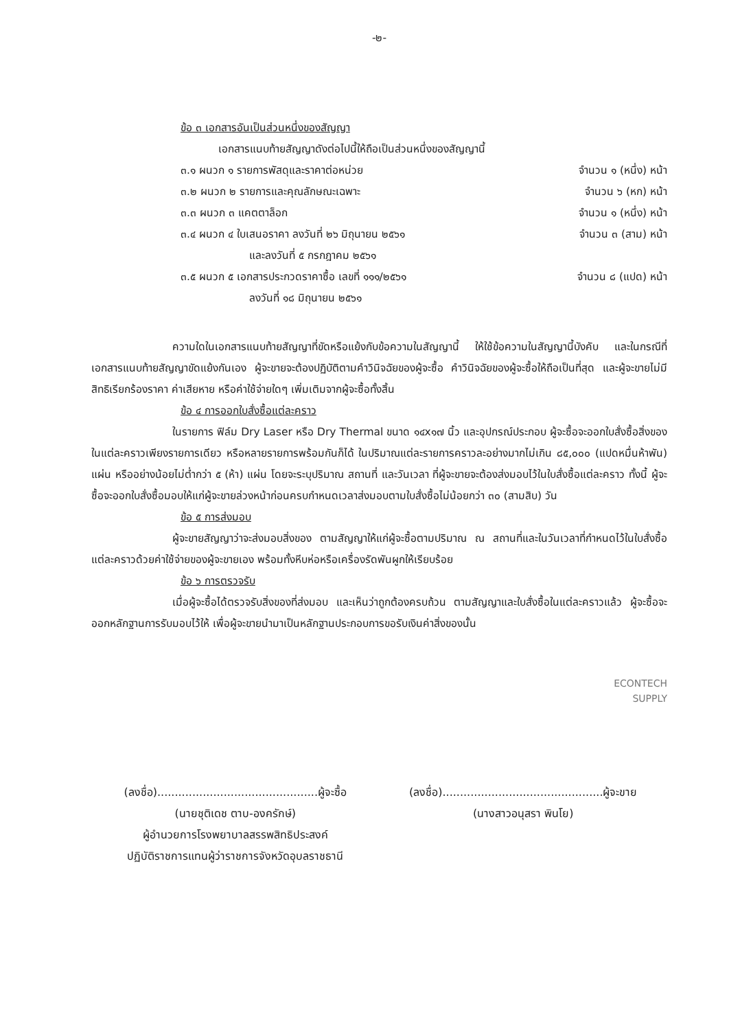-๒-
ข้อ ๓ เอกสารอันเป็นส่วนหนึ่งของสัญญา
เอกสารแนบท้ายสัญญาดังต่อไปนี้ให้ถือเป็นส่วนหนึ่งของสัญญานี้
๓.๑ ผนวก ๑ รายการพัสดุและราคาต่อหน่วย จำนวน ๑ (หนึ่ง) หน้า
๓.๒ ผนวก ๒ รายการและคุณลักษณะเฉพาะ จำนวน ๖ (หก) หน้า
๓.๓ ผนวก ๓ แคตตาล็อก จำนวน ๑ (หนึ่ง) หน้า
๓.๔ ผนวก ๔ ใบเสนอราคา ลงวันที่ ๒๖ มิถุนายน ๒๕๖๑ จำนวน ๓ (สาม) หน้า
และลงวันที่ ๕ กรกฎาคม ๒๕๖๑
๓.๕ ผนวก ๕ เอกสารประกวดราคาซื้อ เลขที่ ๑๑๑/๒๕๖๑ จำนวน ๘ (แปด) หน้า
ลงวันที่ ๑๘ มิถุนายน ๒๕๖๑
ความใดในเอกสารแนบท้ายสัญญาที่ขัดหรือแย้งกับข้อความในสัญญานี้ ให้ใช้ข้อความในสัญญานี้บังคับ และในกรณีที่เอกสารแนบท้ายสัญญาขัดแย้งกันเอง ผู้จะขายจะต้องปฏิบัติตามคำวินิจฉัยของผู้จะซื้อ คำวินิจฉัยของผู้จะซื้อให้ถือเป็นที่สุด และผู้จะขายไม่มีสิทธิเรียกร้องราคา ค่าเสียหาย หรือค่าใช้จ่ายใดๆ เพิ่มเติมจากผู้จะซื้อทั้งสิ้น
ข้อ ๔ การออกใบสั่งซื้อแต่ละคราว
ในรายการ ฟิล์ม Dry Laser หรือ Dry Thermal ขนาด ๑๔x๑๗ นิ้ว และอุปกรณ์ประกอบ ผู้จะซื้อจะออกใบสั่งซื้อสิ่งของในแต่ละคราวเพียงรายการเดียว หรือหลายรายการพร้อมกันก็ได้ ในปริมาณแต่ละรายการคราวละอย่างมากไม่เกิน ๘๕,๐๐๐ (แปดหมื่นห้าพัน) แผ่น หรืออย่างน้อยไม่ต่ำกว่า ๕ (ห้า) แผ่น โดยจะระบุปริมาณ สถานที่ และวันเวลา ที่ผู้จะขายจะต้องส่งมอบไว้ในใบสั่งซื้อแต่ละคราว ทั้งนี้ ผู้จะซื้อจะออกใบสั่งซื้อมอบให้แก่ผู้จะขายล่วงหน้าก่อนครบกำหนดเวลาส่งมอบตามใบสั่งซื้อไม่น้อยกว่า ๓๐ (สามสิบ) วัน
ข้อ ๕ การส่งมอบ
ผู้จะขายสัญญาว่าจะส่งมอบสิ่งของ ตามสัญญาให้แก่ผู้จะซื้อตามปริมาณ ณ สถานที่และในวันเวลาที่กำหนดไว้ในใบสั่งซื้อแต่ละคราวด้วยค่าใช้จ่ายของผู้จะขายเอง พร้อมทั้งหีบห่อหรือเครื่องรัดพันผูกให้เรียบร้อย
ข้อ ๖ การตรวจรับ
เมื่อผู้จะซื้อได้ตรวจรับสิ่งของที่ส่งมอบ และเห็นว่าถูกต้องครบถ้วน ตามสัญญาและใบสั่งซื้อในแต่ละคราวแล้ว ผู้จะซื้อจะออกหลักฐานการรับมอบไว้ให้ เพื่อผู้จะขายนำมาเป็นหลักฐานประกอบการขอรับเงินค่าสิ่งของนั้น
ECONTECH
SUPPLY
(ลงชื่อ)..............................................ผู้จะซื้อ
(นายชุติเดช ตาบ-องครักษ์)
ผู้อำนวยการโรงพยาบาลสรรพสิทธิประสงค์
ปฏิบัติราชการแทนผู้ว่าราชการจังหวัดอุบลราชธานี
(ลงชื่อ)..............................................ผู้จะขาย
(นางสาวอนุสรา พินโย)